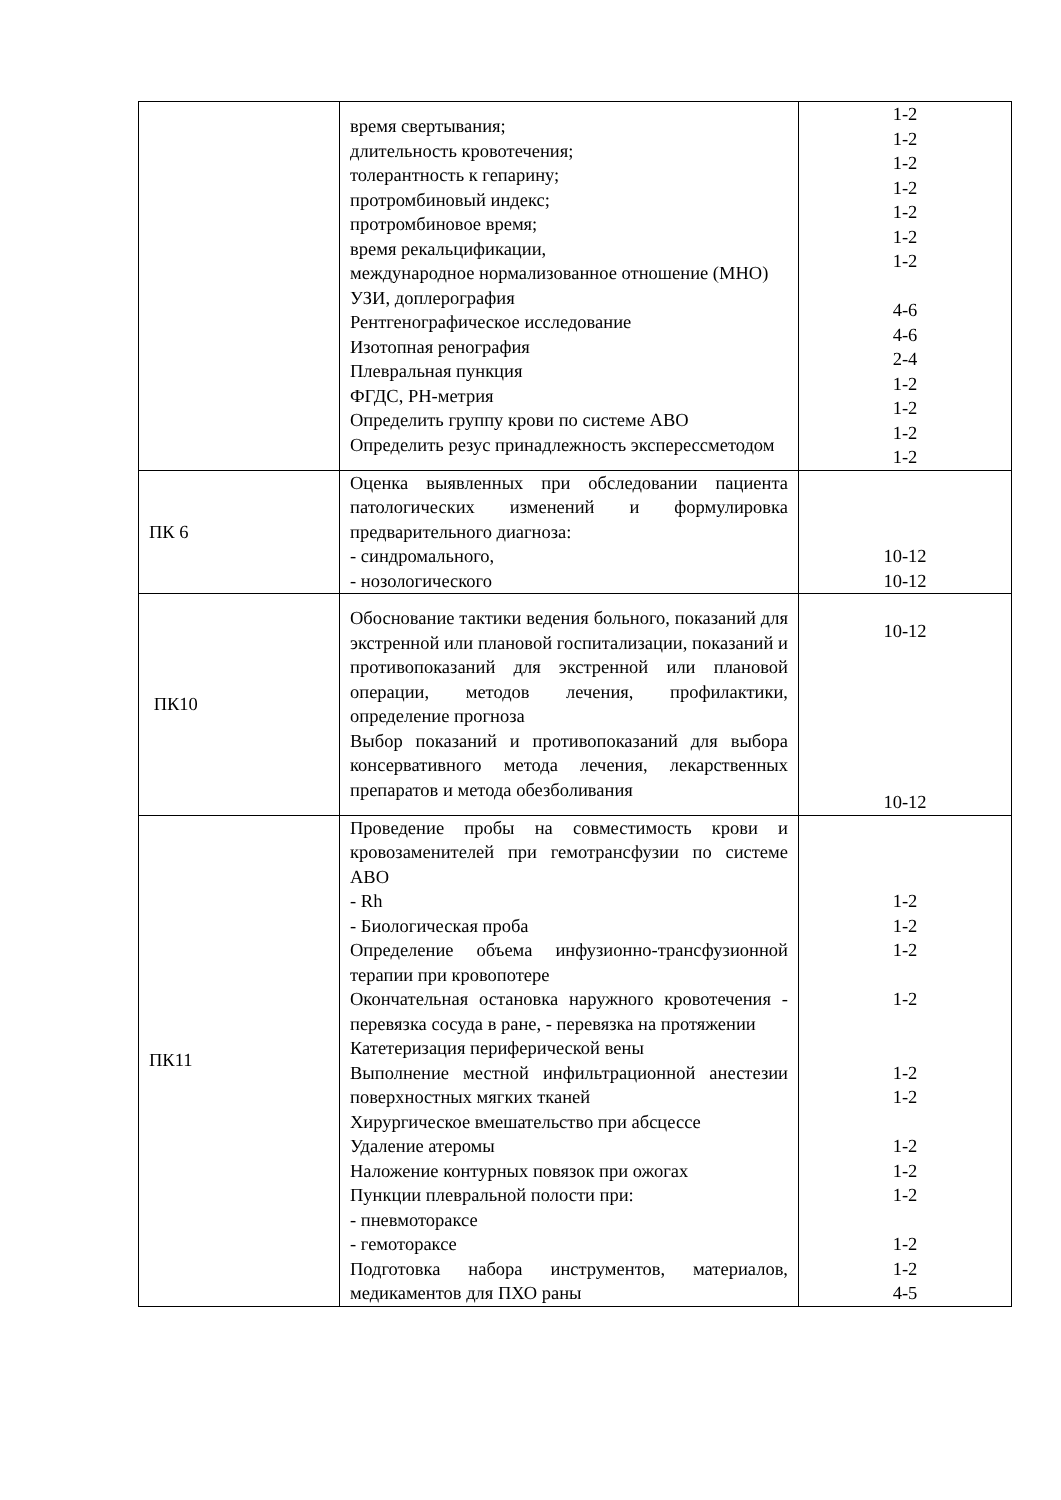| | время свертывания; длительность кровотечения; толерантность к гепарину; протромбиновый индекс; протромбиновое время; время рекальцификации, международное нормализованное отношение (МНО) УЗИ, доплерография Рентгенографическое исследование Изотопная ренография Плевральная пункция ФГДС, PH-метрия Определить группу крови по системе АВО Определить резус принадлежность эксперессметодом | 1-2 1-2 1-2 1-2 1-2 1-2 1-2 4-6 4-6 2-4 1-2 1-2 1-2 1-2 |
| ПК 6 | Оценка выявленных при обследовании пациента патологических изменений и формулировка предварительного диагноза: - синдромального, - нозологического | 10-12 10-12 |
| ПК10 | Обоснование тактики ведения больного, показаний для экстренной или плановой госпитализации, показаний и противопоказаний для экстренной или плановой операции, методов лечения, профилактики, определение прогноза Выбор показаний и противопоказаний для выбора консервативного метода лечения, лекарственных препаратов и метода обезболивания | 10-12 10-12 |
| ПК11 | Проведение пробы на совместимость крови и кровозаменителей при гемотрансфузии по системе АВО - Rh - Биологическая проба Определение объема инфузионно-трансфузионной терапии при кровопотере Окончательная остановка наружного кровотечения - перевязка сосуда в ране, - перевязка на протяжении Катетеризация периферической вены Выполнение местной инфильтрационной анестезии поверхностных мягких тканей Хирургическое вмешательство при абсцессе Удаление атеромы Наложение контурных повязок при ожогах Пункции плевральной полости при: - пневмотораксе - гемотораксе Подготовка набора инструментов, материалов, медикаментов для ПХО раны | 1-2 1-2 1-2 1-2 1-2 1-2 1-2 1-2 1-2 1-2 1-2 4-5 |